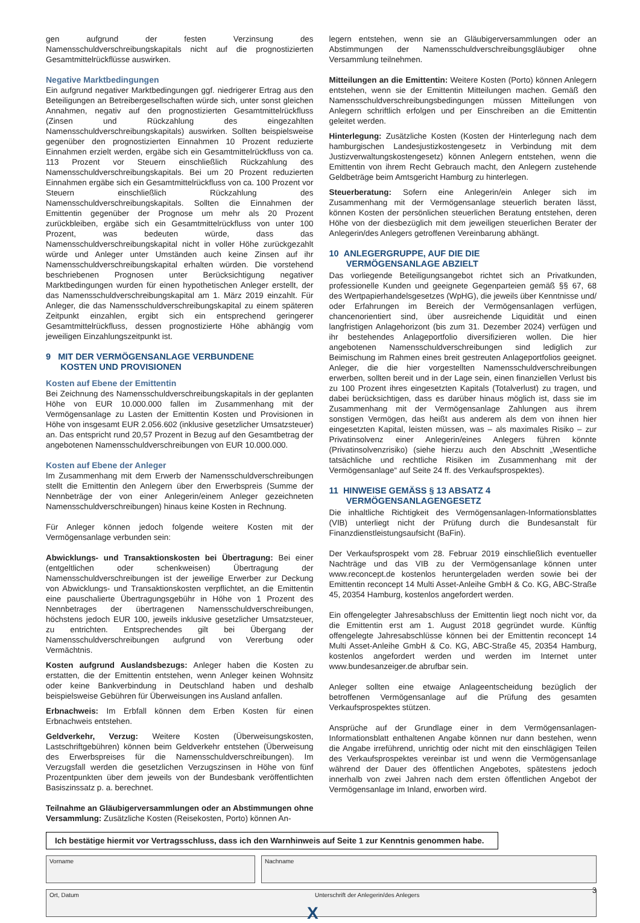gen aufgrund der festen Verzinsung des Namensschuldverschreibungskapitals nicht auf die prognostizierten Gesamtmittelrückflüsse auswirken.
Negative Marktbedingungen
Ein aufgrund negativer Marktbedingungen ggf. niedrigerer Ertrag aus den Beteiligungen an Betreibergesellschaften würde sich, unter sonst gleichen Annahmen, negativ auf den prognostizierten Gesamtmittelrückfluss (Zinsen und Rückzahlung des eingezahlten Namensschuldverschreibungskapitals) auswirken. Sollten beispielsweise gegenüber den prognostizierten Einnahmen 10 Prozent reduzierte Einnahmen erzielt werden, ergäbe sich ein Gesamtmittelrückfluss von ca. 113 Prozent vor Steuern einschließlich Rückzahlung des Namensschuldverschreibungskapitals. Bei um 20 Prozent reduzierten Einnahmen ergäbe sich ein Gesamtmittelrückfluss von ca. 100 Prozent vor Steuern einschließlich Rückzahlung des Namensschuldverschreibungskapitals. Sollten die Einnahmen der Emittentin gegenüber der Prognose um mehr als 20 Prozent zurückbleiben, ergäbe sich ein Gesamtmittelrückfluss von unter 100 Prozent, was bedeuten würde, dass das Namensschuldverschreibungskapital nicht in voller Höhe zurückgezahlt würde und Anleger unter Umständen auch keine Zinsen auf ihr Namensschuldverschreibungskapital erhalten würden. Die vorstehend beschriebenen Prognosen unter Berücksichtigung negativer Marktbedingungen wurden für einen hypothetischen Anleger erstellt, der das Namensschuldverschreibungskapital am 1. März 2019 einzahlt. Für Anleger, die das Namensschuldverschreibungskapital zu einem späteren Zeitpunkt einzahlen, ergibt sich ein entsprechend geringerer Gesamtmittelrückfluss, dessen prognostizierte Höhe abhängig vom jeweiligen Einzahlungszeitpunkt ist.
9 MIT DER VERMÖGENSANLAGE VERBUNDENE
KOSTEN UND PROVISIONEN
Kosten auf Ebene der Emittentin
Bei Zeichnung des Namensschuldverschreibungskapitals in der geplanten Höhe von EUR 10.000.000 fallen im Zusammenhang mit der Vermögensanlage zu Lasten der Emittentin Kosten und Provisionen in Höhe von insgesamt EUR 2.056.602 (inklusive gesetzlicher Umsatzsteuer) an. Das entspricht rund 20,57 Prozent in Bezug auf den Gesamtbetrag der angebotenen Namensschuldverschreibungen von EUR 10.000.000.
Kosten auf Ebene der Anleger
Im Zusammenhang mit dem Erwerb der Namensschuldverschreibungen stellt die Emittentin den Anlegern über den Erwerbspreis (Summe der Nennbeträge der von einer Anlegerin/einem Anleger gezeichneten Namensschuldverschreibungen) hinaus keine Kosten in Rechnung.
Für Anleger können jedoch folgende weitere Kosten mit der Vermögensanlage verbunden sein:
Abwicklungs- und Transaktionskosten bei Übertragung: Bei einer (entgeltlichen oder schenkweisen) Übertragung der Namensschuldverschreibungen ist der jeweilige Erwerber zur Deckung von Abwicklungs- und Transaktionskosten verpflichtet, an die Emittentin eine pauschalierte Übertragungsgebühr in Höhe von 1 Prozent des Nennbetrages der übertragenen Namensschuldverschreibungen, höchstens jedoch EUR 100, jeweils inklusive gesetzlicher Umsatzsteuer, zu entrichten. Entsprechendes gilt bei Übergang der Namensschuldverschreibungen aufgrund von Vererbung oder Vermächtnis.
Kosten aufgrund Auslandsbezugs: Anleger haben die Kosten zu erstatten, die der Emittentin entstehen, wenn Anleger keinen Wohnsitz oder keine Bankverbindung in Deutschland haben und deshalb beispielsweise Gebühren für Überweisungen ins Ausland anfallen.
Erbnachweis: Im Erbfall können dem Erben Kosten für einen Erbnachweis entstehen.
Geldverkehr, Verzug: Weitere Kosten (Überweisungskosten, Lastschriftgebühren) können beim Geldverkehr entstehen (Überweisung des Erwerbspreises für die Namensschuldverschreibungen). Im Verzugsfall werden die gesetzlichen Verzugszinsen in Höhe von fünf Prozentpunkten über dem jeweils von der Bundesbank veröffentlichten Basiszinssatz p. a. berechnet.
Teilnahme an Gläubigerversammlungen oder an Abstimmungen ohne Versammlung: Zusätzliche Kosten (Reisekosten, Porto) können An-
legern entstehen, wenn sie an Gläubigerversammlungen oder an Abstimmungen der Namensschuldverschreibungsgläubiger ohne Versammlung teilnehmen.
Mitteilungen an die Emittentin: Weitere Kosten (Porto) können Anlegern entstehen, wenn sie der Emittentin Mitteilungen machen. Gemäß den Namensschuldverschreibungsbedingungen müssen Mitteilungen von Anlegern schriftlich erfolgen und per Einschreiben an die Emittentin geleitet werden.
Hinterlegung: Zusätzliche Kosten (Kosten der Hinterlegung nach dem hamburgischen Landesjustizkostengesetz in Verbindung mit dem Justizverwaltungskostengesetz) können Anlegern entstehen, wenn die Emittentin von ihrem Recht Gebrauch macht, den Anlegern zustehende Geldbeträge beim Amtsgericht Hamburg zu hinterlegen.
Steuerberatung: Sofern eine Anlegerin/ein Anleger sich im Zusammenhang mit der Vermögensanlage steuerlich beraten lässt, können Kosten der persönlichen steuerlichen Beratung entstehen, deren Höhe von der diesbezüglich mit dem jeweiligen steuerlichen Berater der Anlegerin/des Anlegers getroffenen Vereinbarung abhängt.
10 ANLEGERGRUPPE, AUF DIE DIE
VERMÖGENSANLAGE ABZIELT
Das vorliegende Beteiligungsangebot richtet sich an Privatkunden, professionelle Kunden und geeignete Gegenparteien gemäß §§ 67, 68 des Wertpapierhandelsgesetzes (WpHG), die jeweils über Kenntnisse und/ oder Erfahrungen im Bereich der Vermögensanlagen verfügen, chancenorientiert sind, über ausreichende Liquidität und einen langfristigen Anlagehorizont (bis zum 31. Dezember 2024) verfügen und ihr bestehendes Anlageportfolio diversifizieren wollen. Die hier angebotenen Namensschuldverschreibungen sind lediglich zur Beimischung im Rahmen eines breit gestreuten Anlageportfolios geeignet. Anleger, die die hier vorgestellten Namensschuldverschreibungen erwerben, sollten bereit und in der Lage sein, einen finanziellen Verlust bis zu 100 Prozent ihres eingesetzten Kapitals (Totalverlust) zu tragen, und dabei berücksichtigen, dass es darüber hinaus möglich ist, dass sie im Zusammenhang mit der Vermögensanlage Zahlungen aus ihrem sonstigen Vermögen, das heißt aus anderem als dem von ihnen hier eingesetzten Kapital, leisten müssen, was – als maximales Risiko – zur Privatinsolvenz einer Anlegerin/eines Anlegers führen könnte (Privatinsolvenzrisiko) (siehe hierzu auch den Abschnitt „Wesentliche tatsächliche und rechtliche Risiken im Zusammenhang mit der Vermögensanlage“ auf Seite 24 ff. des Verkaufsprospektes).
11 HINWEISE GEMÄSS § 13 ABSATZ 4
VERMÖGENSANLAGENGESETZ
Die inhaltliche Richtigkeit des Vermögensanlagen-Informationsblattes (VIB) unterliegt nicht der Prüfung durch die Bundesanstalt für Finanzdienstleistungsaufsicht (BaFin).
Der Verkaufsprospekt vom 28. Februar 2019 einschließlich eventueller Nachträge und das VIB zu der Vermögensanlage können unter www.reconcept.de kostenlos heruntergeladen werden sowie bei der Emittentin reconcept 14 Multi Asset-Anleihe GmbH & Co. KG, ABC-Straße 45, 20354 Hamburg, kostenlos angefordert werden.
Ein offengelegter Jahresabschluss der Emittentin liegt noch nicht vor, da die Emittentin erst am 1. August 2018 gegründet wurde. Künftig offengelegte Jahresabschlüsse können bei der Emittentin reconcept 14 Multi Asset-Anleihe GmbH & Co. KG, ABC-Straße 45, 20354 Hamburg, kostenlos angefordert werden und werden im Internet unter www.bundesanzeiger.de abrufbar sein.
Anleger sollten eine etwaige Anlageentscheidung bezüglich der betroffenen Vermögensanlage auf die Prüfung des gesamten Verkaufsprospektes stützen.
Ansprüche auf der Grundlage einer in dem Vermögensanlagen-Informationsblatt enthaltenen Angabe können nur dann bestehen, wenn die Angabe irreführend, unrichtig oder nicht mit den einschlägigen Teilen des Verkaufsprospektes vereinbar ist und wenn die Vermögensanlage während der Dauer des öffentlichen Angebotes, spätestens jedoch innerhalb von zwei Jahren nach dem ersten öffentlichen Angebot der Vermögensanlage im Inland, erworben wird.
Ich bestätige hiermit vor Vertragsschluss, dass ich den Warnhinweis auf Seite 1 zur Kenntnis genommen habe.
Vorname Nachname
Ort, Datum Unterschrift der Anlegerin/des Anlegers
X
3